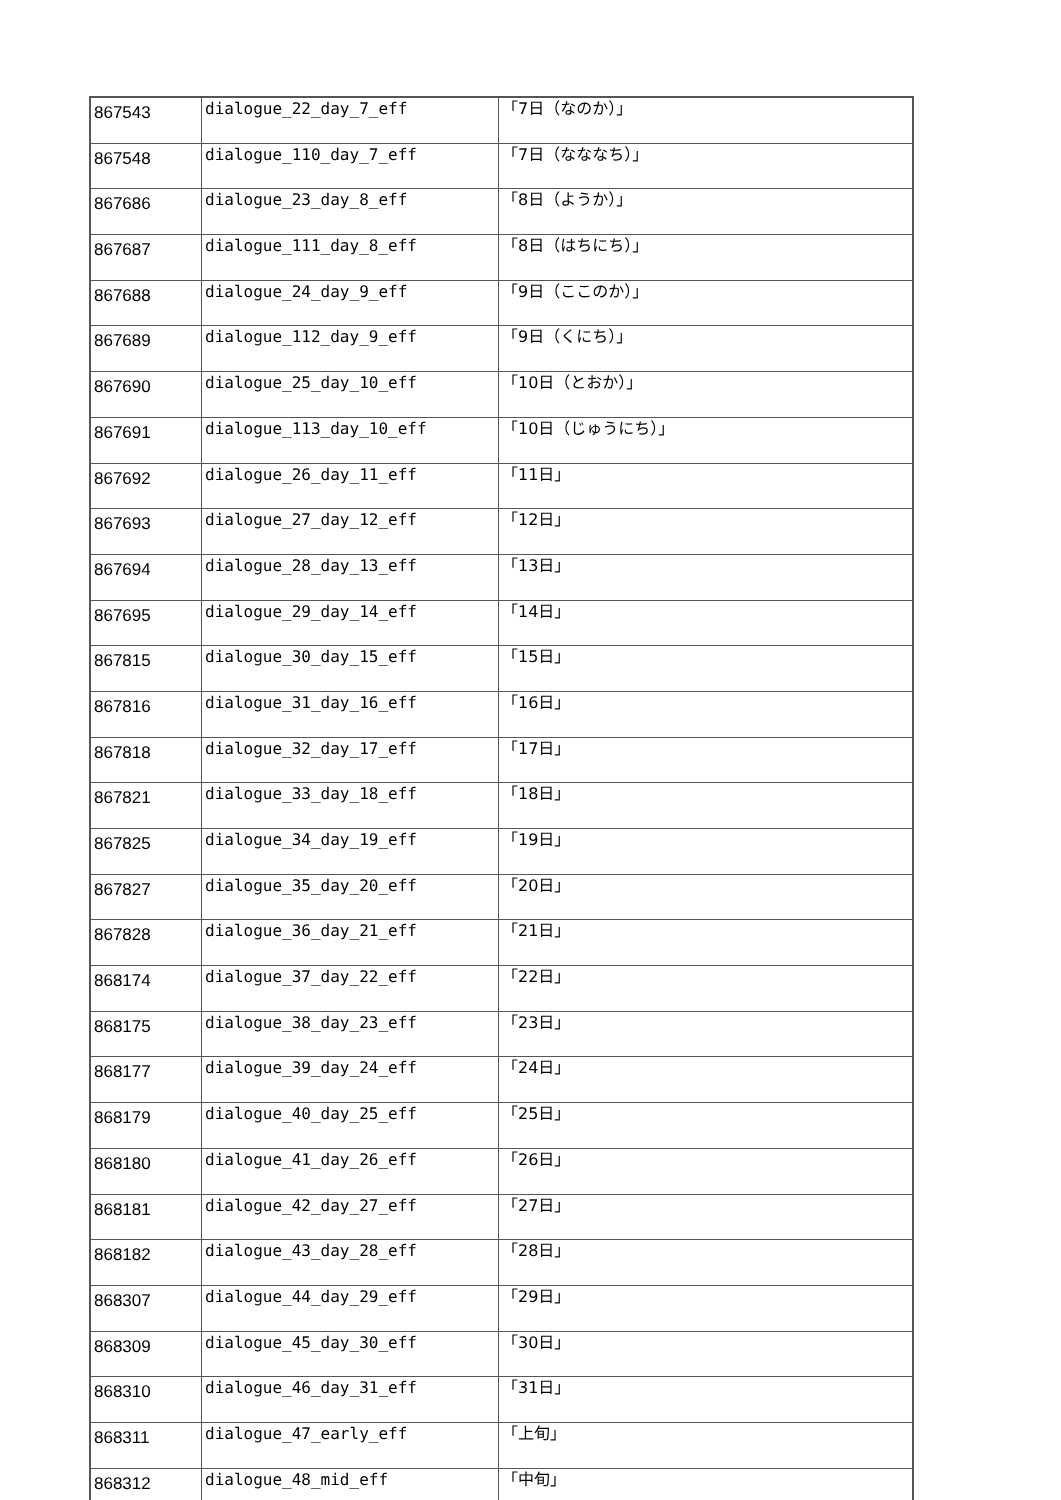| 867543 | dialogue_22_day_7_eff | 「7日（なのか）」 |
| 867548 | dialogue_110_day_7_eff | 「7日（なななち）」 |
| 867686 | dialogue_23_day_8_eff | 「8日（ようか）」 |
| 867687 | dialogue_111_day_8_eff | 「8日（はちにち）」 |
| 867688 | dialogue_24_day_9_eff | 「9日（ここのか）」 |
| 867689 | dialogue_112_day_9_eff | 「9日（くにち）」 |
| 867690 | dialogue_25_day_10_eff | 「10日（とおか）」 |
| 867691 | dialogue_113_day_10_eff | 「10日（じゅうにち）」 |
| 867692 | dialogue_26_day_11_eff | 「11日」 |
| 867693 | dialogue_27_day_12_eff | 「12日」 |
| 867694 | dialogue_28_day_13_eff | 「13日」 |
| 867695 | dialogue_29_day_14_eff | 「14日」 |
| 867815 | dialogue_30_day_15_eff | 「15日」 |
| 867816 | dialogue_31_day_16_eff | 「16日」 |
| 867818 | dialogue_32_day_17_eff | 「17日」 |
| 867821 | dialogue_33_day_18_eff | 「18日」 |
| 867825 | dialogue_34_day_19_eff | 「19日」 |
| 867827 | dialogue_35_day_20_eff | 「20日」 |
| 867828 | dialogue_36_day_21_eff | 「21日」 |
| 868174 | dialogue_37_day_22_eff | 「22日」 |
| 868175 | dialogue_38_day_23_eff | 「23日」 |
| 868177 | dialogue_39_day_24_eff | 「24日」 |
| 868179 | dialogue_40_day_25_eff | 「25日」 |
| 868180 | dialogue_41_day_26_eff | 「26日」 |
| 868181 | dialogue_42_day_27_eff | 「27日」 |
| 868182 | dialogue_43_day_28_eff | 「28日」 |
| 868307 | dialogue_44_day_29_eff | 「29日」 |
| 868309 | dialogue_45_day_30_eff | 「30日」 |
| 868310 | dialogue_46_day_31_eff | 「31日」 |
| 868311 | dialogue_47_early_eff | 「上旬」 |
| 868312 | dialogue_48_mid_eff | 「中旬」 |